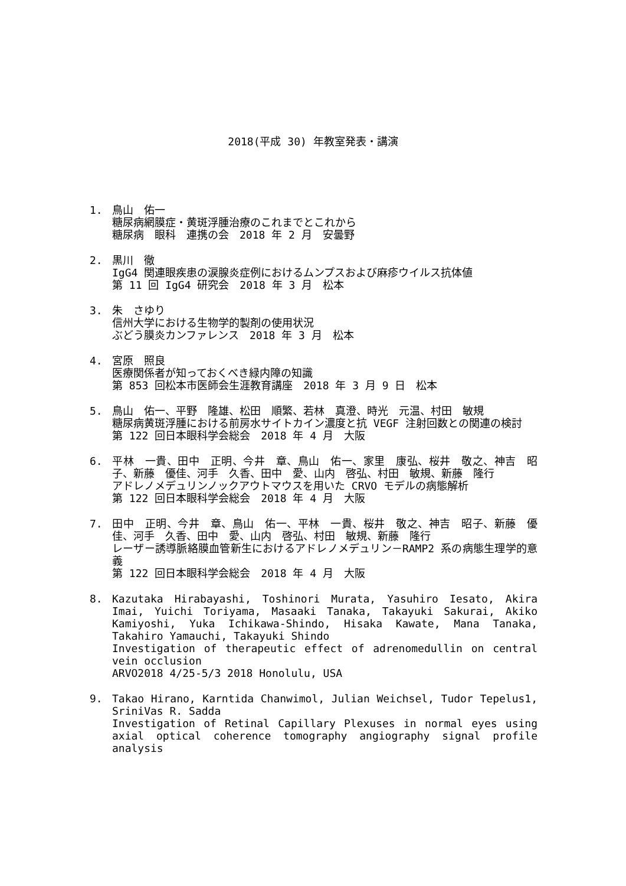2018(平成 30) 年教室発表・講演
1. 鳥山　佑一
糖尿病網膜症・黄斑浮腫治療のこれまでとこれから
糖尿病　眼科　連携の会　2018 年 2 月　安曇野
2. 黒川　徹
IgG4 関連眼疾患の涙腺炎症例におけるムンプスおよび麻疹ウイルス抗体値
第 11 回 IgG4 研究会　2018 年 3 月　松本
3. 朱　さゆり
信州大学における生物学的製剤の使用状況
ぶどう膜炎カンファレンス　2018 年 3 月　松本
4. 宮原　照良
医療関係者が知っておくべき緑内障の知識
第 853 回松本市医師会生涯教育講座　2018 年 3 月 9 日　松本
5. 鳥山　佑一、平野　隆雄、松田　順繁、若林　真澄、時光　元温、村田　敏規
糖尿病黄斑浮腫における前房水サイトカイン濃度と抗 VEGF 注射回数との関連の検討
第 122 回日本眼科学会総会　2018 年 4 月　大阪
6. 平林　一貴、田中　正明、今井　章、鳥山　佑一、家里　康弘、桜井　敬之、神吉　昭子、新藤　優佳、河手　久香、田中　愛、山内　啓弘、村田　敏規、新藤　隆行
アドレノメデュリンノックアウトマウスを用いた CRVO モデルの病態解析
第 122 回日本眼科学会総会　2018 年 4 月　大阪
7. 田中　正明、今井　章、鳥山　佑一、平林　一貴、桜井　敬之、神吉　昭子、新藤　優佳、河手　久香、田中　愛、山内　啓弘、村田　敏規、新藤　隆行
レーザー誘導脈絡膜血管新生におけるアドレノメデュリン－RAMP2 系の病態生理学的意義
第 122 回日本眼科学会総会　2018 年 4 月　大阪
8. Kazutaka Hirabayashi, Toshinori Murata, Yasuhiro Iesato, Akira Imai, Yuichi Toriyama, Masaaki Tanaka, Takayuki Sakurai, Akiko Kamiyoshi, Yuka Ichikawa-Shindo, Hisaka Kawate, Mana Tanaka, Takahiro Yamauchi, Takayuki Shindo
Investigation of therapeutic effect of adrenomedullin on central vein occlusion
ARVO2018 4/25-5/3 2018 Honolulu, USA
9. Takao Hirano, Karntida Chanwimol, Julian Weichsel, Tudor Tepelus1, SriniVas R. Sadda
Investigation of Retinal Capillary Plexuses in normal eyes using axial optical coherence tomography angiography signal profile analysis